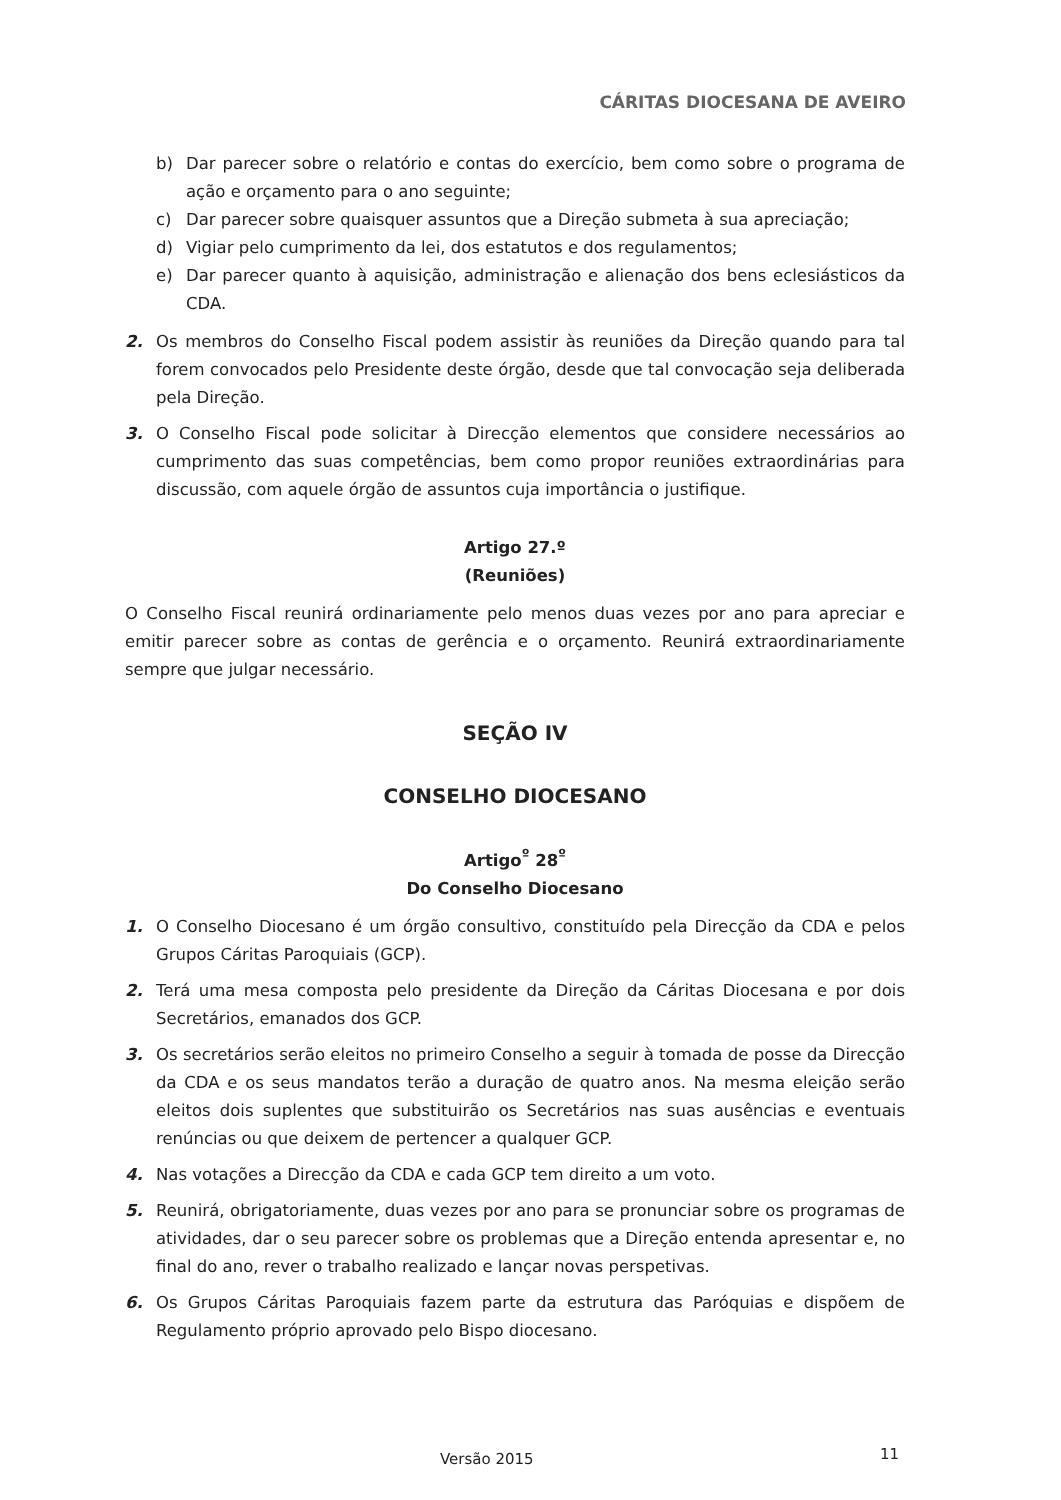CÁRITAS DIOCESANA DE AVEIRO
b) Dar parecer sobre o relatório e contas do exercício, bem como sobre o programa de ação e orçamento para o ano seguinte;
c) Dar parecer sobre quaisquer assuntos que a Direção submeta à sua apreciação;
d) Vigiar pelo cumprimento da lei, dos estatutos e dos regulamentos;
e) Dar parecer quanto à aquisição, administração e alienação dos bens eclesiásticos da CDA.
2. Os membros do Conselho Fiscal podem assistir às reuniões da Direção quando para tal forem convocados pelo Presidente deste órgão, desde que tal convocação seja deliberada pela Direção.
3. O Conselho Fiscal pode solicitar à Direcção elementos que considere necessários ao cumprimento das suas competências, bem como propor reuniões extraordinárias para discussão, com aquele órgão de assuntos cuja importância o justifique.
Artigo 27.º
(Reuniões)
O Conselho Fiscal reunirá ordinariamente pelo menos duas vezes por ano para apreciar e emitir parecer sobre as contas de gerência e o orçamento. Reunirá extraordinariamente sempre que julgar necessário.
SEÇÃO IV
CONSELHO DIOCESANO
Artigo<sup>º</sup> 28<sup>º</sup>
Do Conselho Diocesano
1. O Conselho Diocesano é um órgão consultivo, constituído pela Direcção da CDA e pelos Grupos Cáritas Paroquiais (GCP).
2. Terá uma mesa composta pelo presidente da Direção da Cáritas Diocesana e por dois Secretários, emanados dos GCP.
3. Os secretários serão eleitos no primeiro Conselho a seguir à tomada de posse da Direcção da CDA e os seus mandatos terão a duração de quatro anos. Na mesma eleição serão eleitos dois suplentes que substituirão os Secretários nas suas ausências e eventuais renúncias ou que deixem de pertencer a qualquer GCP.
4. Nas votações a Direcção da CDA e cada GCP tem direito a um voto.
5. Reunirá, obrigatoriamente, duas vezes por ano para se pronunciar sobre os programas de atividades, dar o seu parecer sobre os problemas que a Direção entenda apresentar e, no final do ano, rever o trabalho realizado e lançar novas perspetivas.
6. Os Grupos Cáritas Paroquiais fazem parte da estrutura das Paróquias e dispõem de Regulamento próprio aprovado pelo Bispo diocesano.
Versão 2015 11